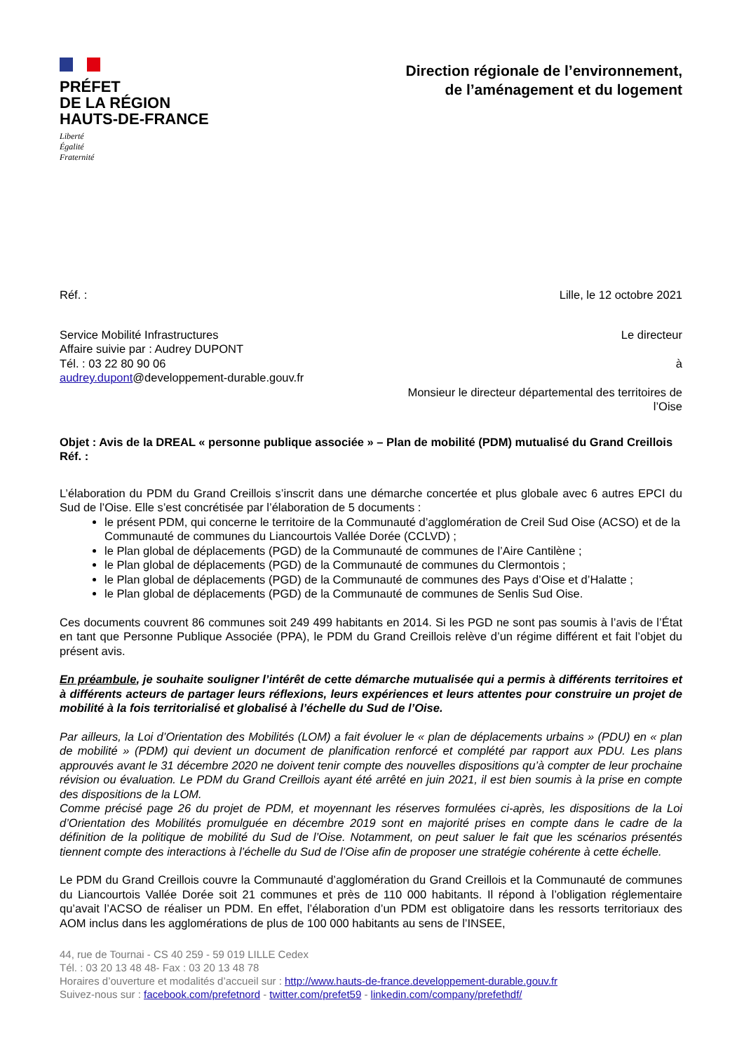PRÉFET
DE LA RÉGION
HAUTS-DE-FRANCE
Liberté
Égalité
Fraternité
Direction régionale de l’environnement,
de l’aménagement et du logement
Réf. : Lille, le 12 octobre 2021
Service Mobilité Infrastructures
Affaire suivie par : Audrey DUPONT
Tél. : 03 22 80 90 06
audrey.dupont@developpement-durable.gouv.fr
Le directeur
à
Monsieur le directeur départemental des territoires de
l’Oise
Objet : Avis de la DREAL « personne publique associée » – Plan de mobilité (PDM) mutualisé du Grand Creillois
Réf. :
L’élaboration du PDM du Grand Creillois s’inscrit dans une démarche concertée et plus globale avec 6 autres EPCI du Sud de l’Oise. Elle s’est concrétisée par l’élaboration de 5 documents :
le présent PDM, qui concerne le territoire de la Communauté d’agglomération de Creil Sud Oise (ACSO) et de la Communauté de communes du Liancourtois Vallée Dorée (CCLVD) ;
le Plan global de déplacements (PGD) de la Communauté de communes de l’Aire Cantilène ;
le Plan global de déplacements (PGD) de la Communauté de communes du Clermontois ;
le Plan global de déplacements (PGD) de la Communauté de communes des Pays d’Oise et d’Halatte ;
le Plan global de déplacements (PGD) de la Communauté de communes de Senlis Sud Oise.
Ces documents couvrent 86 communes soit 249 499 habitants en 2014. Si les PGD ne sont pas soumis à l’avis de l’État en tant que Personne Publique Associée (PPA), le PDM du Grand Creillois relève d’un régime différent et fait l’objet du présent avis.
En préambule, je souhaite souligner l’intérêt de cette démarche mutualisée qui a permis à différents territoires et à différents acteurs de partager leurs réflexions, leurs expériences et leurs attentes pour construire un projet de mobilité à la fois territorialisé et globalisé à l’échelle du Sud de l’Oise.
Par ailleurs, la Loi d’Orientation des Mobilités (LOM) a fait évoluer le « plan de déplacements urbains » (PDU) en « plan de mobilité » (PDM) qui devient un document de planification renforcé et complété par rapport aux PDU. Les plans approuvés avant le 31 décembre 2020 ne doivent tenir compte des nouvelles dispositions qu’à compter de leur prochaine révision ou évaluation. Le PDM du Grand Creillois ayant été arrêté en juin 2021, il est bien soumis à la prise en compte des dispositions de la LOM.
Comme précisé page 26 du projet de PDM, et moyennant les réserves formulées ci-après, les dispositions de la Loi d’Orientation des Mobilités promulguée en décembre 2019 sont en majorité prises en compte dans le cadre de la définition de la politique de mobilité du Sud de l’Oise. Notamment, on peut saluer le fait que les scénarios présentés tiennent compte des interactions à l’échelle du Sud de l’Oise afin de proposer une stratégie cohérente à cette échelle.
Le PDM du Grand Creillois couvre la Communauté d’agglomération du Grand Creillois et la Communauté de communes du Liancourtois Vallée Dorée soit 21 communes et près de 110 000 habitants. Il répond à l’obligation réglementaire qu’avait l’ACSO de réaliser un PDM. En effet, l’élaboration d’un PDM est obligatoire dans les ressorts territoriaux des AOM inclus dans les agglomérations de plus de 100 000 habitants au sens de l’INSEE,
44, rue de Tournai - CS 40 259 - 59 019 LILLE Cedex
Tél. : 03 20 13 48 48- Fax : 03 20 13 48 78
Horaires d’ouverture et modalités d’accueil sur : http://www.hauts-de-france.developpement-durable.gouv.fr
Suivez-nous sur : facebook.com/prefetnord - twitter.com/prefet59 - linkedin.com/company/prefethdf/